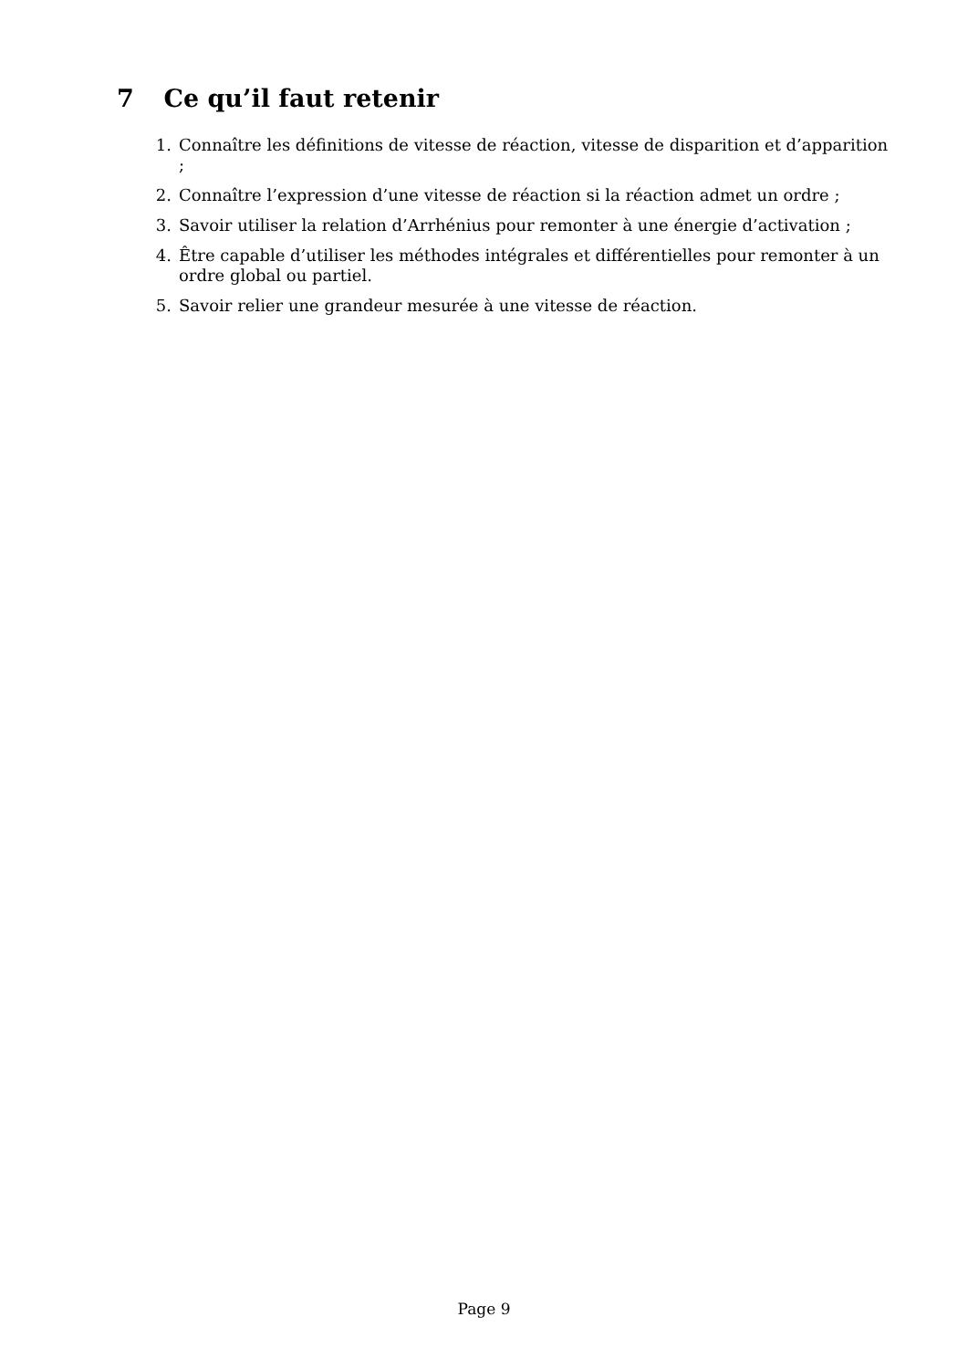7 Ce qu’il faut retenir
1. Connaître les définitions de vitesse de réaction, vitesse de disparition et d’apparition ;
2. Connaître l’expression d’une vitesse de réaction si la réaction admet un ordre ;
3. Savoir utiliser la relation d’Arrhénius pour remonter à une énergie d’activation ;
4. Être capable d’utiliser les méthodes intégrales et différentielles pour remonter à un ordre global ou partiel.
5. Savoir relier une grandeur mesurée à une vitesse de réaction.
Page 9